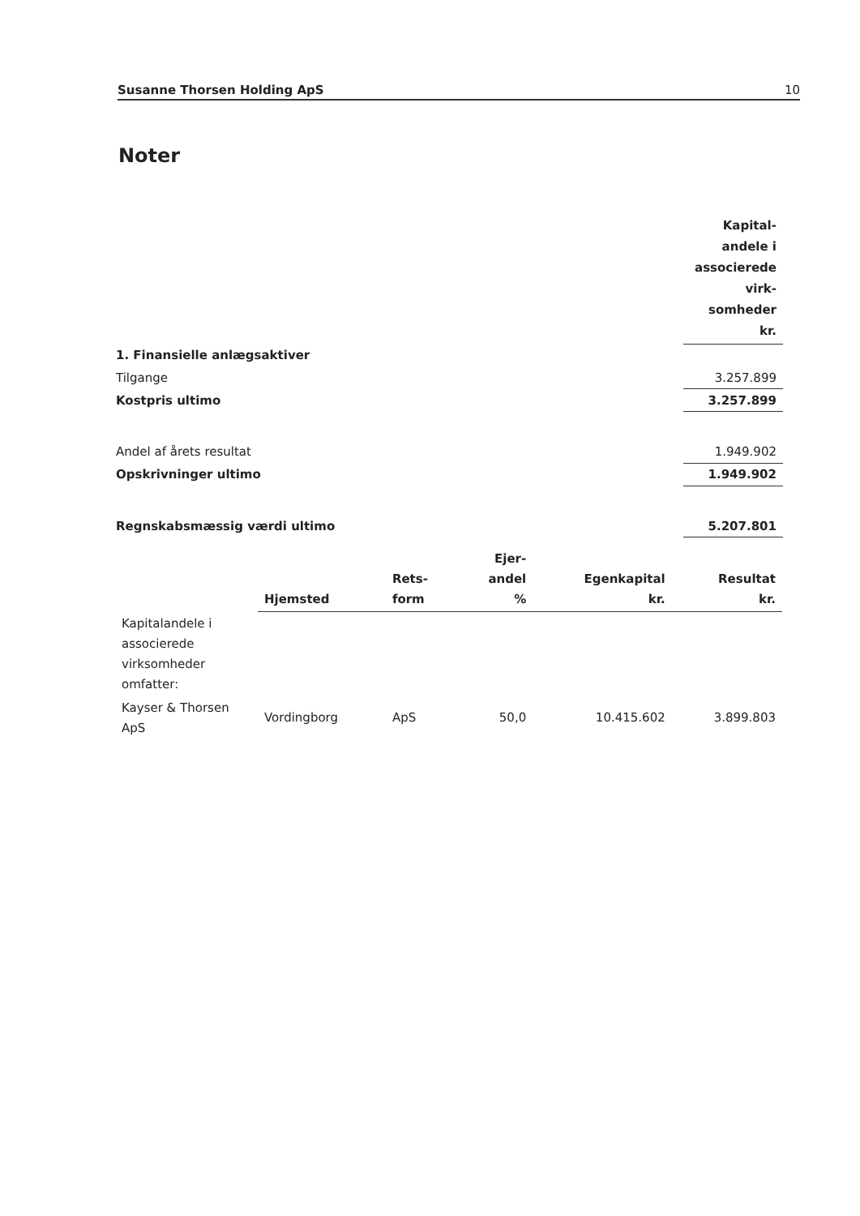Susanne Thorsen Holding ApS 10
Noter
| | Kapital- andele i associerede virk- somheder kr. |
| 1. Finansielle anlægsaktiver | |
| Tilgange | 3.257.899 |
| Kostpris ultimo | 3.257.899 |
| Andel af årets resultat | 1.949.902 |
| Opskrivninger ultimo | 1.949.902 |
| Regnskabsmæssig værdi ultimo | 5.207.801 |
| | Hjemsted | Rets- form | Ejer- andel % | Egenkapital kr. | Resultat kr. |
| --- | --- | --- | --- | --- | --- |
| Kapitalandele i associerede virksomheder omfatter: | | | | | |
| Kayser & Thorsen ApS | Vordingborg | ApS | 50,0 | 10.415.602 | 3.899.803 |